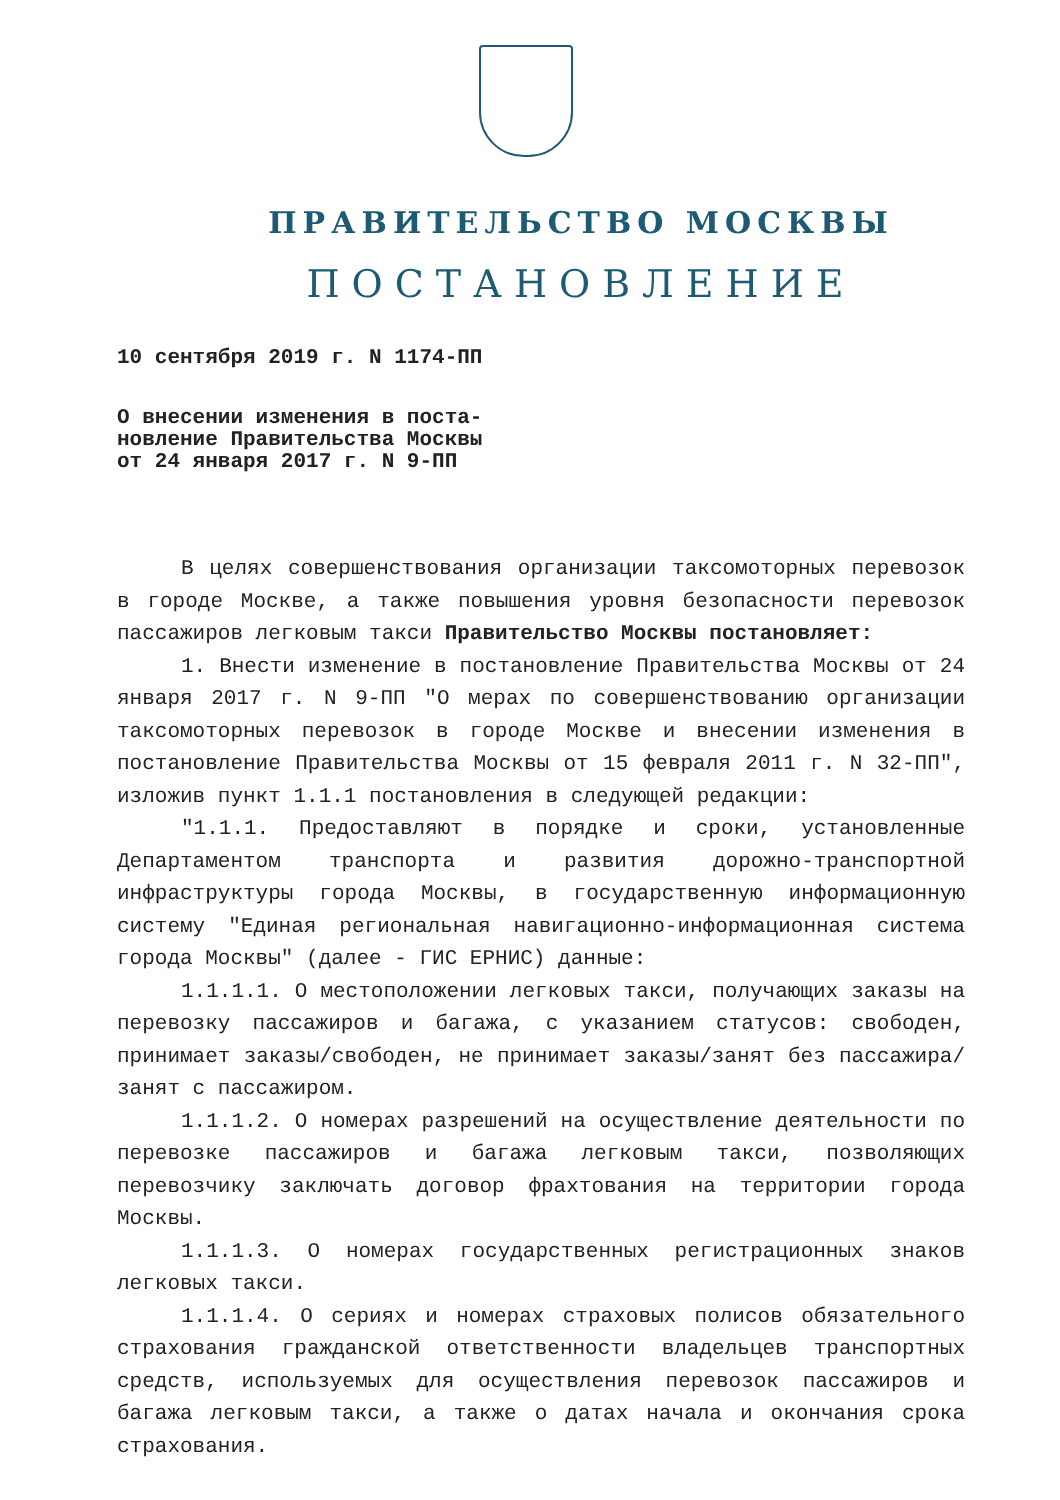ПРАВИТЕЛЬСТВО МОСКВЫ
ПОСТАНОВЛЕНИЕ
10 сентября 2019 г. N 1174-ПП
О внесении изменения в поста-
новление Правительства Москвы
от 24 января 2017 г. N 9-ПП
В целях совершенствования организации таксомоторных перевозок в городе Москве, а также повышения уровня безопасности перевозок пассажиров легковым такси Правительство Москвы постановляет:
1. Внести изменение в постановление Правительства Москвы от 24 января 2017 г. N 9-ПП "О мерах по совершенствованию организации таксомоторных перевозок в городе Москве и внесении изменения в постановление Правительства Москвы от 15 февраля 2011 г. N 32-ПП", изложив пункт 1.1.1 постановления в следующей редакции:
"1.1.1. Предоставляют в порядке и сроки, установленные Департаментом транспорта и развития дорожно-транспортной инфраструктуры города Москвы, в государственную информационную систему "Единая региональная навигационно-информационная система города Москвы" (далее - ГИС ЕРНИС) данные:
1.1.1.1. О местоположении легковых такси, получающих заказы на перевозку пассажиров и багажа, с указанием статусов: свободен, принимает заказы/свободен, не принимает заказы/занят без пассажира/занят с пассажиром.
1.1.1.2. О номерах разрешений на осуществление деятельности по перевозке пассажиров и багажа легковым такси, позволяющих перевозчику заключать договор фрахтования на территории города Москвы.
1.1.1.3. О номерах государственных регистрационных знаков легковых такси.
1.1.1.4. О сериях и номерах страховых полисов обязательного страхования гражданской ответственности владельцев транспортных средств, используемых для осуществления перевозок пассажиров и багажа легковым такси, а также о датах начала и окончания срока страхования.